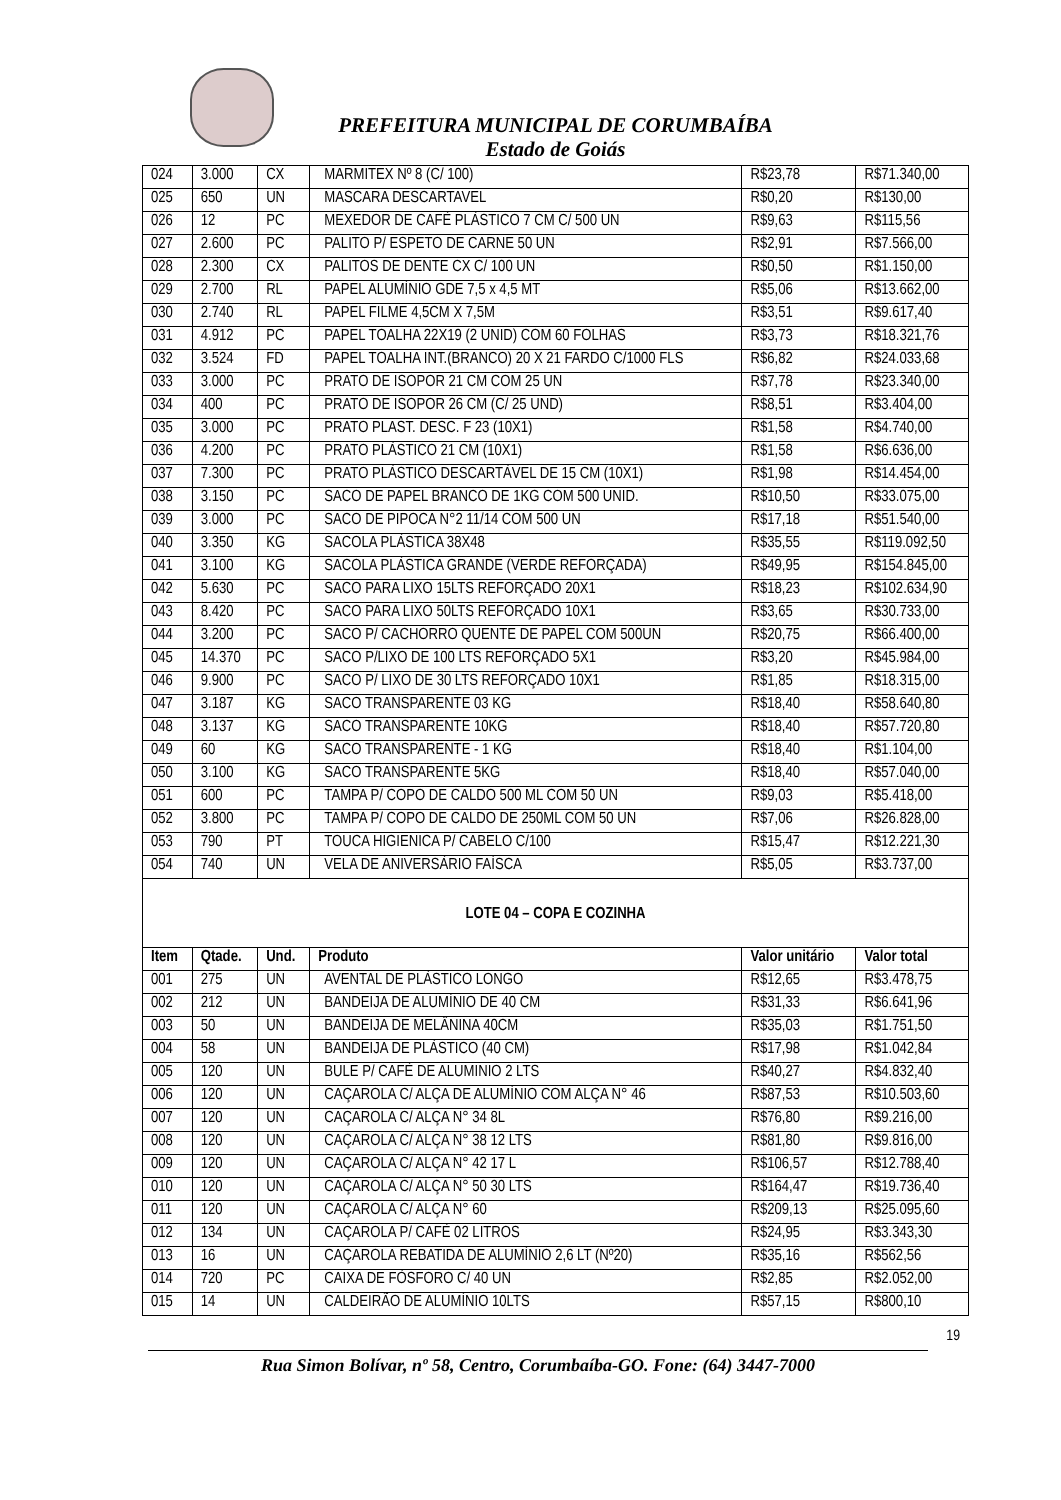PREFEITURA MUNICIPAL DE CORUMBAÍBA
Estado de Goiás
| 024 | 3.000 | CX | MARMITEX Nº 8 (C/ 100) | R$23,78 | R$71.340,00 |
| 025 | 650 | UN | MASCARA DESCARTAVEL | R$0,20 | R$130,00 |
| 026 | 12 | PC | MEXEDOR DE CAFÉ PLÁSTICO 7 CM C/ 500 UN | R$9,63 | R$115,56 |
| 027 | 2.600 | PC | PALITO P/ ESPETO DE CARNE 50 UN | R$2,91 | R$7.566,00 |
| 028 | 2.300 | CX | PALITOS DE DENTE CX C/ 100 UN | R$0,50 | R$1.150,00 |
| 029 | 2.700 | RL | PAPEL ALUMÍNIO GDE 7,5 x 4,5 MT | R$5,06 | R$13.662,00 |
| 030 | 2.740 | RL | PAPEL FILME 4,5CM X 7,5M | R$3,51 | R$9.617,40 |
| 031 | 4.912 | PC | PAPEL TOALHA 22X19 (2 UNID) COM 60 FOLHAS | R$3,73 | R$18.321,76 |
| 032 | 3.524 | FD | PAPEL TOALHA INT.(BRANCO) 20 X 21 FARDO C/1000 FLS | R$6,82 | R$24.033,68 |
| 033 | 3.000 | PC | PRATO DE ISOPOR 21 CM COM 25 UN | R$7,78 | R$23.340,00 |
| 034 | 400 | PC | PRATO DE ISOPOR 26 CM (C/ 25 UND) | R$8,51 | R$3.404,00 |
| 035 | 3.000 | PC | PRATO PLAST. DESC. F 23 (10X1) | R$1,58 | R$4.740,00 |
| 036 | 4.200 | PC | PRATO PLÁSTICO 21 CM (10X1) | R$1,58 | R$6.636,00 |
| 037 | 7.300 | PC | PRATO PLÁSTICO DESCARTÁVEL DE 15 CM (10X1) | R$1,98 | R$14.454,00 |
| 038 | 3.150 | PC | SACO DE PAPEL BRANCO DE 1KG COM 500 UNID. | R$10,50 | R$33.075,00 |
| 039 | 3.000 | PC | SACO DE PIPOCA N°2 11/14 COM 500 UN | R$17,18 | R$51.540,00 |
| 040 | 3.350 | KG | SACOLA PLÁSTICA 38X48 | R$35,55 | R$119.092,50 |
| 041 | 3.100 | KG | SACOLA PLÁSTICA GRANDE (VERDE REFORÇADA) | R$49,95 | R$154.845,00 |
| 042 | 5.630 | PC | SACO PARA LIXO 15LTS REFORÇADO 20X1 | R$18,23 | R$102.634,90 |
| 043 | 8.420 | PC | SACO PARA LIXO 50LTS REFORÇADO 10X1 | R$3,65 | R$30.733,00 |
| 044 | 3.200 | PC | SACO P/ CACHORRO QUENTE DE PAPEL COM 500UN | R$20,75 | R$66.400,00 |
| 045 | 14.370 | PC | SACO P/LIXO DE 100 LTS REFORÇADO 5X1 | R$3,20 | R$45.984,00 |
| 046 | 9.900 | PC | SACO P/ LIXO DE 30 LTS REFORÇADO 10X1 | R$1,85 | R$18.315,00 |
| 047 | 3.187 | KG | SACO TRANSPARENTE 03 KG | R$18,40 | R$58.640,80 |
| 048 | 3.137 | KG | SACO TRANSPARENTE 10KG | R$18,40 | R$57.720,80 |
| 049 | 60 | KG | SACO TRANSPARENTE - 1 KG | R$18,40 | R$1.104,00 |
| 050 | 3.100 | KG | SACO TRANSPARENTE 5KG | R$18,40 | R$57.040,00 |
| 051 | 600 | PC | TAMPA P/ COPO DE CALDO 500 ML COM 50 UN | R$9,03 | R$5.418,00 |
| 052 | 3.800 | PC | TAMPA P/ COPO DE CALDO DE 250ML COM 50 UN | R$7,06 | R$26.828,00 |
| 053 | 790 | PT | TOUCA HIGIENICA P/ CABELO C/100 | R$15,47 | R$12.221,30 |
| 054 | 740 | UN | VELA DE ANIVERSÁRIO FAÍSCA | R$5,05 | R$3.737,00 |
| LOTE 04 – COPA E COZINHA | | | | | |
| Item | Qtade. | Und. | Produto | Valor unitário | Valor total |
| 001 | 275 | UN | AVENTAL DE PLÁSTICO LONGO | R$12,65 | R$3.478,75 |
| 002 | 212 | UN | BANDEIJA DE ALUMÍNIO DE 40 CM | R$31,33 | R$6.641,96 |
| 003 | 50 | UN | BANDEIJA DE MELÂNINA 40CM | R$35,03 | R$1.751,50 |
| 004 | 58 | UN | BANDEIJA DE PLÁSTICO (40 CM) | R$17,98 | R$1.042,84 |
| 005 | 120 | UN | BULE P/ CAFÉ DE ALUMINIO 2 LTS | R$40,27 | R$4.832,40 |
| 006 | 120 | UN | CAÇAROLA C/ ALÇA DE ALUMÍNIO COM ALÇA N° 46 | R$87,53 | R$10.503,60 |
| 007 | 120 | UN | CAÇAROLA C/ ALÇA N° 34 8L | R$76,80 | R$9.216,00 |
| 008 | 120 | UN | CAÇAROLA C/ ALÇA N° 38 12 LTS | R$81,80 | R$9.816,00 |
| 009 | 120 | UN | CAÇAROLA C/ ALÇA N° 42 17 L | R$106,57 | R$12.788,40 |
| 010 | 120 | UN | CAÇAROLA C/ ALÇA N° 50 30 LTS | R$164,47 | R$19.736,40 |
| 011 | 120 | UN | CAÇAROLA C/ ALÇA N° 60 | R$209,13 | R$25.095,60 |
| 012 | 134 | UN | CAÇAROLA P/ CAFÉ 02 LITROS | R$24,95 | R$3.343,30 |
| 013 | 16 | UN | CAÇAROLA REBATIDA DE ALUMÍNIO 2,6 LT (Nº20) | R$35,16 | R$562,56 |
| 014 | 720 | PC | CAIXA DE FÓSFORO C/ 40 UN | R$2,85 | R$2.052,00 |
| 015 | 14 | UN | CALDEIRÃO DE ALUMÍNIO 10LTS | R$57,15 | R$800,10 |
19
Rua Simon Bolívar, nº 58, Centro, Corumbaíba-GO. Fone: (64) 3447-7000